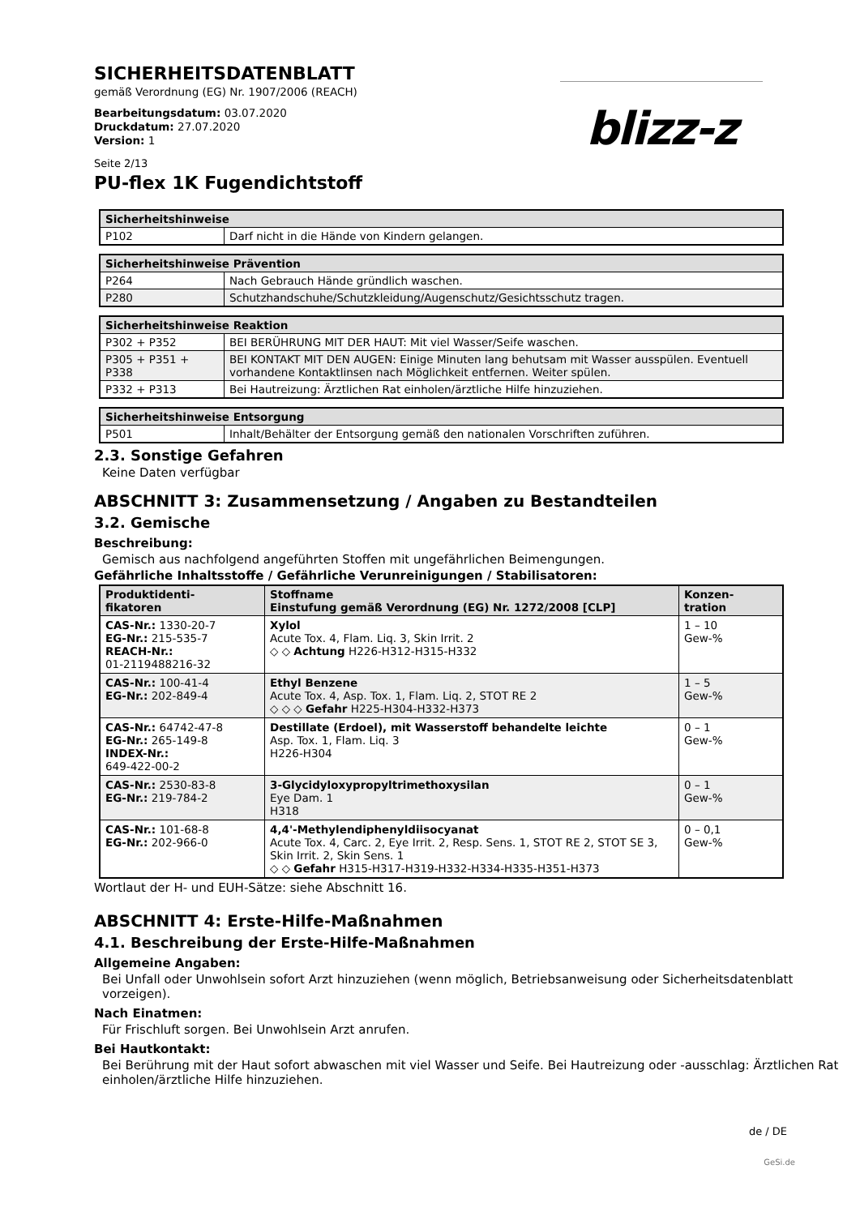blizz-z
SICHERHEITSDATENBLATT
gemäß Verordnung (EG) Nr. 1907/2006 (REACH)
Bearbeitungsdatum: 03.07.2020
Druckdatum: 27.07.2020
Version: 1
Seite 2/13
PU-flex 1K Fugendichtstoff
| Sicherheitshinweise | |
| --- | --- |
| P102 | Darf nicht in die Hände von Kindern gelangen. |
| Sicherheitshinweise Prävention | |
| --- | --- |
| P264 | Nach Gebrauch Hände gründlich waschen. |
| P280 | Schutzhandschuhe/Schutzkleidung/Augenschutz/Gesichtsschutz tragen. |
| Sicherheitshinweise Reaktion | |
| --- | --- |
| P302 + P352 | BEI BERÜHRUNG MIT DER HAUT: Mit viel Wasser/Seife waschen. |
| P305 + P351 + P338 | BEI KONTAKT MIT DEN AUGEN: Einige Minuten lang behutsam mit Wasser ausspülen. Eventuell vorhandene Kontaktlinsen nach Möglichkeit entfernen. Weiter spülen. |
| P332 + P313 | Bei Hautreizung: Ärztlichen Rat einholen/ärztliche Hilfe hinzuziehen. |
| Sicherheitshinweise Entsorgung | |
| --- | --- |
| P501 | Inhalt/Behälter der Entsorgung gemäß den nationalen Vorschriften zuführen. |
2.3. Sonstige Gefahren
Keine Daten verfügbar
ABSCHNITT 3: Zusammensetzung / Angaben zu Bestandteilen
3.2. Gemische
Beschreibung:
Gemisch aus nachfolgend angeführten Stoffen mit ungefährlichen Beimengungen.
Gefährliche Inhaltsstoffe / Gefährliche Verunreinigungen / Stabilisatoren:
| Produktidenti- fikatoren | Stoffname Einstufung gemäß Verordnung (EG) Nr. 1272/2008 [CLP] | Konzen- tration |
| --- | --- | --- |
| CAS-Nr.: 1330-20-7 EG-Nr.: 215-535-7 REACH-Nr.: 01-2119488216-32 | Xylol Acute Tox. 4, Flam. Liq. 3, Skin Irrit. 2 ◇ ◇ Achtung H226-H312-H315-H332 | 1 – 10 Gew-% |
| CAS-Nr.: 100-41-4 EG-Nr.: 202-849-4 | Ethyl Benzene Acute Tox. 4, Asp. Tox. 1, Flam. Liq. 2, STOT RE 2 ◇ ◇ ◇ Gefahr H225-H304-H332-H373 | 1 – 5 Gew-% |
| CAS-Nr.: 64742-47-8 EG-Nr.: 265-149-8 INDEX-Nr.: 649-422-00-2 | Destillate (Erdoel), mit Wasserstoff behandelte leichte Asp. Tox. 1, Flam. Liq. 3 H226-H304 | 0 – 1 Gew-% |
| CAS-Nr.: 2530-83-8 EG-Nr.: 219-784-2 | 3-Glycidyloxypropyltrimethoxysilan Eye Dam. 1 H318 | 0 – 1 Gew-% |
| CAS-Nr.: 101-68-8 EG-Nr.: 202-966-0 | 4,4'-Methylendiphenyldiisocyanat Acute Tox. 4, Carc. 2, Eye Irrit. 2, Resp. Sens. 1, STOT RE 2, STOT SE 3, Skin Irrit. 2, Skin Sens. 1 ◇ ◇ Gefahr H315-H317-H319-H332-H334-H335-H351-H373 | 0 – 0,1 Gew-% |
Wortlaut der H- und EUH-Sätze: siehe Abschnitt 16.
ABSCHNITT 4: Erste-Hilfe-Maßnahmen
4.1. Beschreibung der Erste-Hilfe-Maßnahmen
Allgemeine Angaben:
Bei Unfall oder Unwohlsein sofort Arzt hinzuziehen (wenn möglich, Betriebsanweisung oder Sicherheitsdatenblatt vorzeigen).
Nach Einatmen:
Für Frischluft sorgen. Bei Unwohlsein Arzt anrufen.
Bei Hautkontakt:
Bei Berührung mit der Haut sofort abwaschen mit viel Wasser und Seife. Bei Hautreizung oder -ausschlag: Ärztlichen Rat einholen/ärztliche Hilfe hinzuziehen.
de / DE
GeSi.de